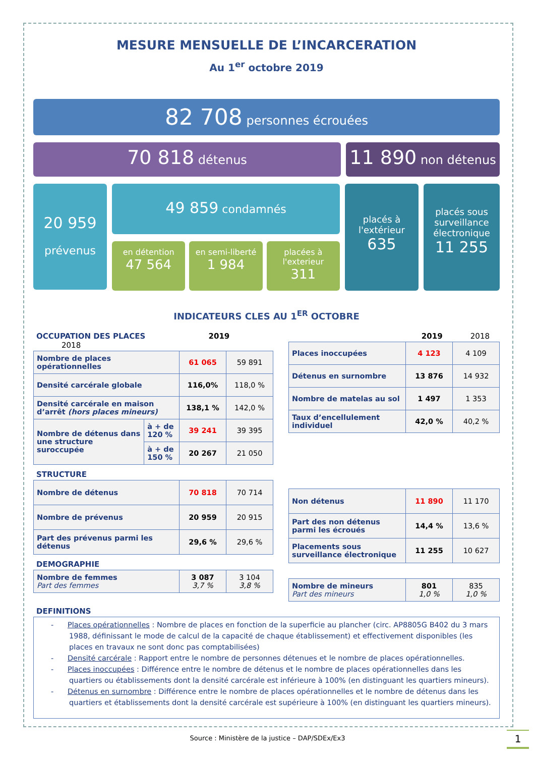MESURE MENSUELLE DE L’INCARCERATION
Au 1<sup>er</sup> octobre 2019
82 708 personnes écrouées
70 818 détenus
11 890 non détenus
20 959
prévenus
49 859 condamnés
en détention
47 564
en semi-liberté
1 984
placées à l'exterieur
311
placés à l'extérieur
635
placés sous surveillance électronique
11 255
INDICATEURS CLES AU 1<sup>ER</sup> OCTOBRE
OCCUPATION DES PLACES 2019 2018
| Nombre de places opérationnelles | | 61 065 | 59 891 |
| Densité carcérale globale | | 116,0% | 118,0 % |
| Densité carcérale en maison d’arrêt (hors places mineurs) | | 138,1 % | 142,0 % |
| Nombre de détenus dans une structure suroccupée | à + de 120 % | 39 241 | 39 395 |
| | à + de 150 % | 20 267 | 21 050 |
STRUCTURE
| Nombre de détenus | 70 818 | 70 714 |
| Nombre de prévenus | 20 959 | 20 915 |
| Part des prévenus parmi les détenus | 29,6 % | 29,6 % |
DEMOGRAPHIE
| Nombre de femmes Part des femmes | 3 087 3,7 % | 3 104 3,8 % |
2019 2018
| Places inoccupées | 4 123 | 4 109 |
| Détenus en surnombre | 13 876 | 14 932 |
| Nombre de matelas au sol | 1 497 | 1 353 |
| Taux d’encellulement individuel | 42,0 % | 40,2 % |
| Non détenus | 11 890 | 11 170 |
| Part des non détenus parmi les écroués | 14,4 % | 13,6 % |
| Placements sous surveillance électronique | 11 255 | 10 627 |
| Nombre de mineurs Part des mineurs | 801 1,0 % | 835 1,0 % |
DEFINITIONS
- Places opérationnelles : Nombre de places en fonction de la superficie au plancher (circ. AP8805G B402 du 3 mars 1988, définissant le mode de calcul de la capacité de chaque établissement) et effectivement disponibles (les places en travaux ne sont donc pas comptabilisées)
- Densité carcérale : Rapport entre le nombre de personnes détenues et le nombre de places opérationnelles.
- Places inoccupées : Différence entre le nombre de détenus et le nombre de places opérationnelles dans les quartiers ou établissements dont la densité carcérale est inférieure à 100% (en distinguant les quartiers mineurs).
- Détenus en surnombre : Différence entre le nombre de places opérationnelles et le nombre de détenus dans les quartiers et établissements dont la densité carcérale est supérieure à 100% (en distinguant les quartiers mineurs).
Source : Ministère de la justice – DAP/SDEx/Ex3 1